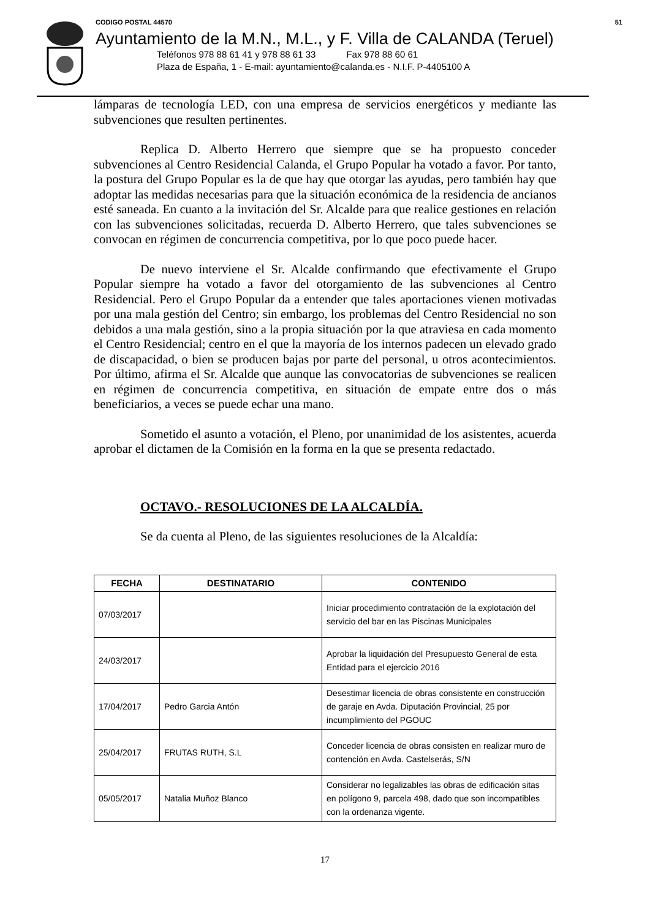CODIGO POSTAL 44570 51
Ayuntamiento de la M.N., M.L., y F. Villa de CALANDA (Teruel)
Teléfonos 978 88 61 41 y 978 88 61 33 Fax 978 88 60 61
Plaza de España, 1 - E-mail: ayuntamiento@calanda.es - N.I.F. P-4405100 A
lámparas de tecnología LED, con una empresa de servicios energéticos y mediante las subvenciones que resulten pertinentes.
Replica D. Alberto Herrero que siempre que se ha propuesto conceder subvenciones al Centro Residencial Calanda, el Grupo Popular ha votado a favor. Por tanto, la postura del Grupo Popular es la de que hay que otorgar las ayudas, pero también hay que adoptar las medidas necesarias para que la situación económica de la residencia de ancianos esté saneada. En cuanto a la invitación del Sr. Alcalde para que realice gestiones en relación con las subvenciones solicitadas, recuerda D. Alberto Herrero, que tales subvenciones se convocan en régimen de concurrencia competitiva, por lo que poco puede hacer.
De nuevo interviene el Sr. Alcalde confirmando que efectivamente el Grupo Popular siempre ha votado a favor del otorgamiento de las subvenciones al Centro Residencial. Pero el Grupo Popular da a entender que tales aportaciones vienen motivadas por una mala gestión del Centro; sin embargo, los problemas del Centro Residencial no son debidos a una mala gestión, sino a la propia situación por la que atraviesa en cada momento el Centro Residencial; centro en el que la mayoría de los internos padecen un elevado grado de discapacidad, o bien se producen bajas por parte del personal, u otros acontecimientos. Por último, afirma el Sr. Alcalde que aunque las convocatorias de subvenciones se realicen en régimen de concurrencia competitiva, en situación de empate entre dos o más beneficiarios, a veces se puede echar una mano.
Sometido el asunto a votación, el Pleno, por unanimidad de los asistentes, acuerda aprobar el dictamen de la Comisión en la forma en la que se presenta redactado.
OCTAVO.- RESOLUCIONES DE LA ALCALDÍA.
Se da cuenta al Pleno, de las siguientes resoluciones de la Alcaldía:
| FECHA | DESTINATARIO | CONTENIDO |
| --- | --- | --- |
| 07/03/2017 | | Iniciar procedimiento contratación de la explotación del servicio del bar en las Piscinas Municipales |
| 24/03/2017 | | Aprobar la liquidación del Presupuesto General de esta Entidad para el ejercicio 2016 |
| 17/04/2017 | Pedro Garcia Antón | Desestimar licencia de obras consistente en construcción de garaje en Avda. Diputación Provincial, 25 por incumplimiento del PGOUC |
| 25/04/2017 | FRUTAS RUTH, S.L | Conceder licencia de obras consisten en realizar muro de contención en Avda. Castelserás, S/N |
| 05/05/2017 | Natalia Muñoz Blanco | Considerar no legalizables las obras de edificación sitas en polígono 9, parcela 498, dado que son incompatibles con la ordenanza vigente. |
17